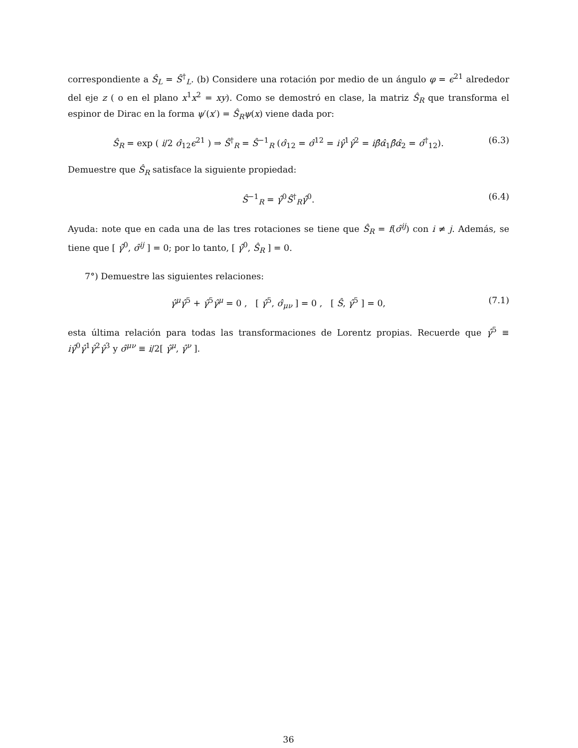correspondiente a Ŝ<sub>L</sub> = Ŝ<sup>†</sup><sub>L</sub>. (b) Considere una rotación por medio de un ángulo φ = ϵ<sup>21</sup> alrededor del eje z ( o en el plano x<sup>1</sup>x<sup>2</sup> = xy). Como se demostró en clase, la matriz Ŝ<sub>R</sub> que transforma el espinor de Dirac en la forma ψ′(x′) = Ŝ<sub>R</sub>ψ(x) viene dada por:
Ŝ<sub>R</sub> = exp ( i/2 σ̂<sub>12</sub>ϵ<sup>21</sup> ) ⇒ Ŝ<sup>†</sup><sub>R</sub> = Ŝ<sup>−1</sup><sub>R</sub> (σ̂<sub>12</sub> = σ̂<sup>12</sup> = iγ̂<sup>1</sup>γ̂<sup>2</sup> = iβ̂α̂<sub>1</sub>β̂α̂<sub>2</sub> = σ̂<sup>†</sup><sub>12</sub>). (6.3)
Demuestre que Ŝ<sub>R</sub> satisface la siguiente propiedad:
Ŝ<sup>−1</sup><sub>R</sub> = γ̂<sup>0</sup>Ŝ<sup>†</sup><sub>R</sub>γ̂<sup>0</sup>. (6.4)
Ayuda: note que en cada una de las tres rotaciones se tiene que Ŝ<sub>R</sub> = f(σ̂<sup>ij</sup>) con i ≠ j. Además, se tiene que [ γ̂<sup>0</sup>, σ̂<sup>ij</sup> ] = 0; por lo tanto, [ γ̂<sup>0</sup>, Ŝ<sub>R</sub> ] = 0.
7°) Demuestre las siguientes relaciones:
γ̂<sup>μ</sup>γ̂<sup>5</sup> + γ̂<sup>5</sup>γ̂<sup>μ</sup> = 0 , [ γ̂<sup>5</sup>, σ̂<sub>μν</sub> ] = 0 , [ Ŝ, γ̂<sup>5</sup> ] = 0, (7.1)
esta última relación para todas las transformaciones de Lorentz propias. Recuerde que γ̂<sup>5</sup> ≡ iγ̂<sup>0</sup>γ̂<sup>1</sup>γ̂<sup>2</sup>γ̂<sup>3</sup> y σ̂<sup>μν</sup> ≡ i/2[ γ̂<sup>μ</sup>, γ̂<sup>ν</sup> ].
36